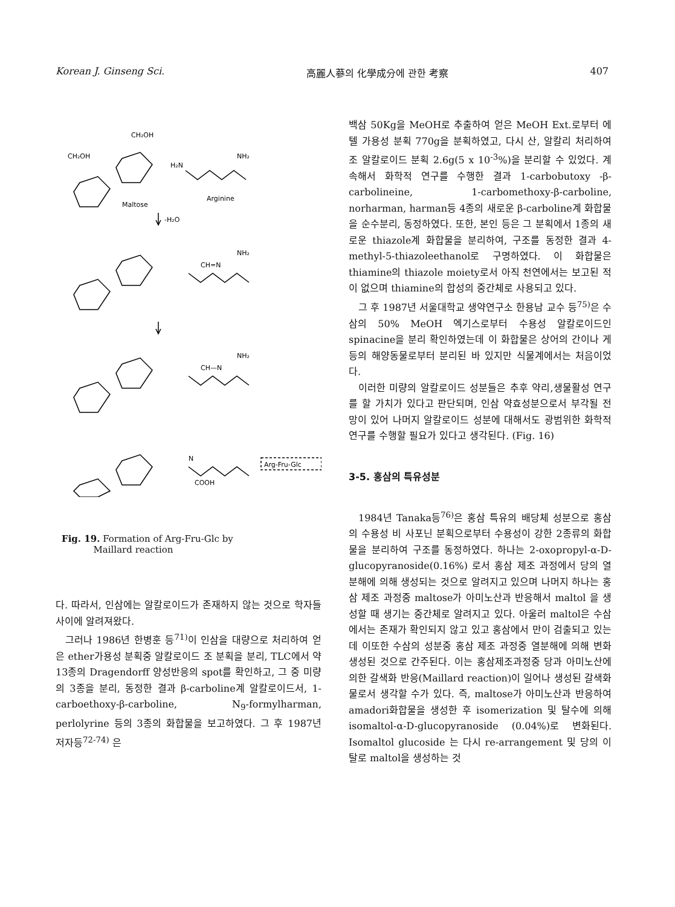Korean J. Ginseng Sci. 高麗人蔘의 化學成分에 관한 考察 407
CH₂OH
CH₂OH
H₂N
NH₂
Maltose
Arginine
-H₂O
CH=N
NH₂
CH—N
NH₂
N
Arg-Fru-Glc
COOH
Fig. 19. Formation of Arg-Fru-Glc by
Maillard reaction
다. 따라서, 인삼에는 알칼로이드가 존재하지 않는 것으로 학자들 사이에 알려져왔다.
그러나 1986년 한병훈 등<sup>71)</sup>이 인삼을 대량으로 처리하여 얻은 ether가용성 분획중 알칼로이드 조 분획을 분리, TLC에서 약 13종의 Dragendorff 양성반응의 spot를 확인하고, 그 중 미량의 3종을 분리, 동정한 결과 β-carboline계 알칼로이드서, 1-carboethoxy-β-carboline, N<sub>9</sub>-formylharman, perlolyrine 등의 3종의 화합물을 보고하였다. 그 후 1987년 저자등<sup>72-74)</sup> 은
백삼 50Kg을 MeOH로 추출하여 얻은 MeOH Ext.로부터 에텔 가용성 분획 770g을 분획하였고, 다시 산, 알칼리 처리하여 조 알칼로이드 분획 2.6g(5 x 10<sup>-3</sup>%)을 분리할 수 있었다. 계속해서 화학적 연구를 수행한 결과 1-carbobutoxy -β-carbolineine, 1-carbomethoxy-β-carboline, norharman, harman등 4종의 새로운 β-carboline계 화합물을 순수분리, 동정하였다. 또한, 본인 등은 그 분획에서 1종의 새로운 thiazole계 화합물을 분리하여, 구조를 동정한 결과 4-methyl-5-thiazoleethanol로 구명하였다. 이 화합물은 thiamine의 thiazole moiety로서 아직 천연에서는 보고된 적이 없으며 thiamine의 합성의 중간체로 사용되고 있다.
그 후 1987년 서울대학교 생약연구소 한용남 교수 등<sup>75)</sup>은 수삼의 50% MeOH 엑기스로부터 수용성 알칼로이드인 spinacine을 분리 확인하였는데 이 화합물은 상어의 간이나 게등의 해양동물로부터 분리된 바 있지만 식물계에서는 처음이었다.
이러한 미량의 알칼로이드 성분들은 추후 약리,생물활성 연구를 할 가치가 있다고 판단되며, 인삼 약효성분으로서 부각될 전망이 있어 나머지 알칼로이드 성분에 대해서도 광범위한 화학적 연구를 수행할 필요가 있다고 생각된다. (Fig. 16)
3-5. 홍삼의 특유성분
1984년 Tanaka등<sup>76)</sup>은 홍삼 특유의 배당체 성분으로 홍삼의 수용성 비 사포닌 분획으로부터 수용성이 강한 2종류의 화합물을 분리하여 구조를 동정하였다. 하나는 2-oxopropyl-α-D-glucopyranoside(0.16%) 로서 홍삼 제조 과정에서 당의 열분해에 의해 생성되는 것으로 알려지고 있으며 나머지 하나는 홍삼 제조 과정중 maltose가 아미노산과 반응해서 maltol 을 생성할 때 생기는 중간체로 알려지고 있다. 아울러 maltol은 수삼에서는 존재가 확인되지 않고 있고 홍삼에서 만이 검출되고 있는데 이또한 수삼의 성분중 홍삼 제조 과정중 열분해에 의해 변화 생성된 것으로 간주된다. 이는 홍삼제조과정중 당과 아미노산에 의한 갈색화 반응(Maillard reaction)이 일어나 생성된 갈색화물로서 생각할 수가 있다. 즉, maltose가 아미노산과 반응하여 amadori화합물을 생성한 후 isomerization 및 탈수에 의해 isomaltol-α-D-glucopyranoside (0.04%)로 변화된다. Isomaltol glucoside 는 다시 re-arrangement 및 당의 이탈로 maltol을 생성하는 것